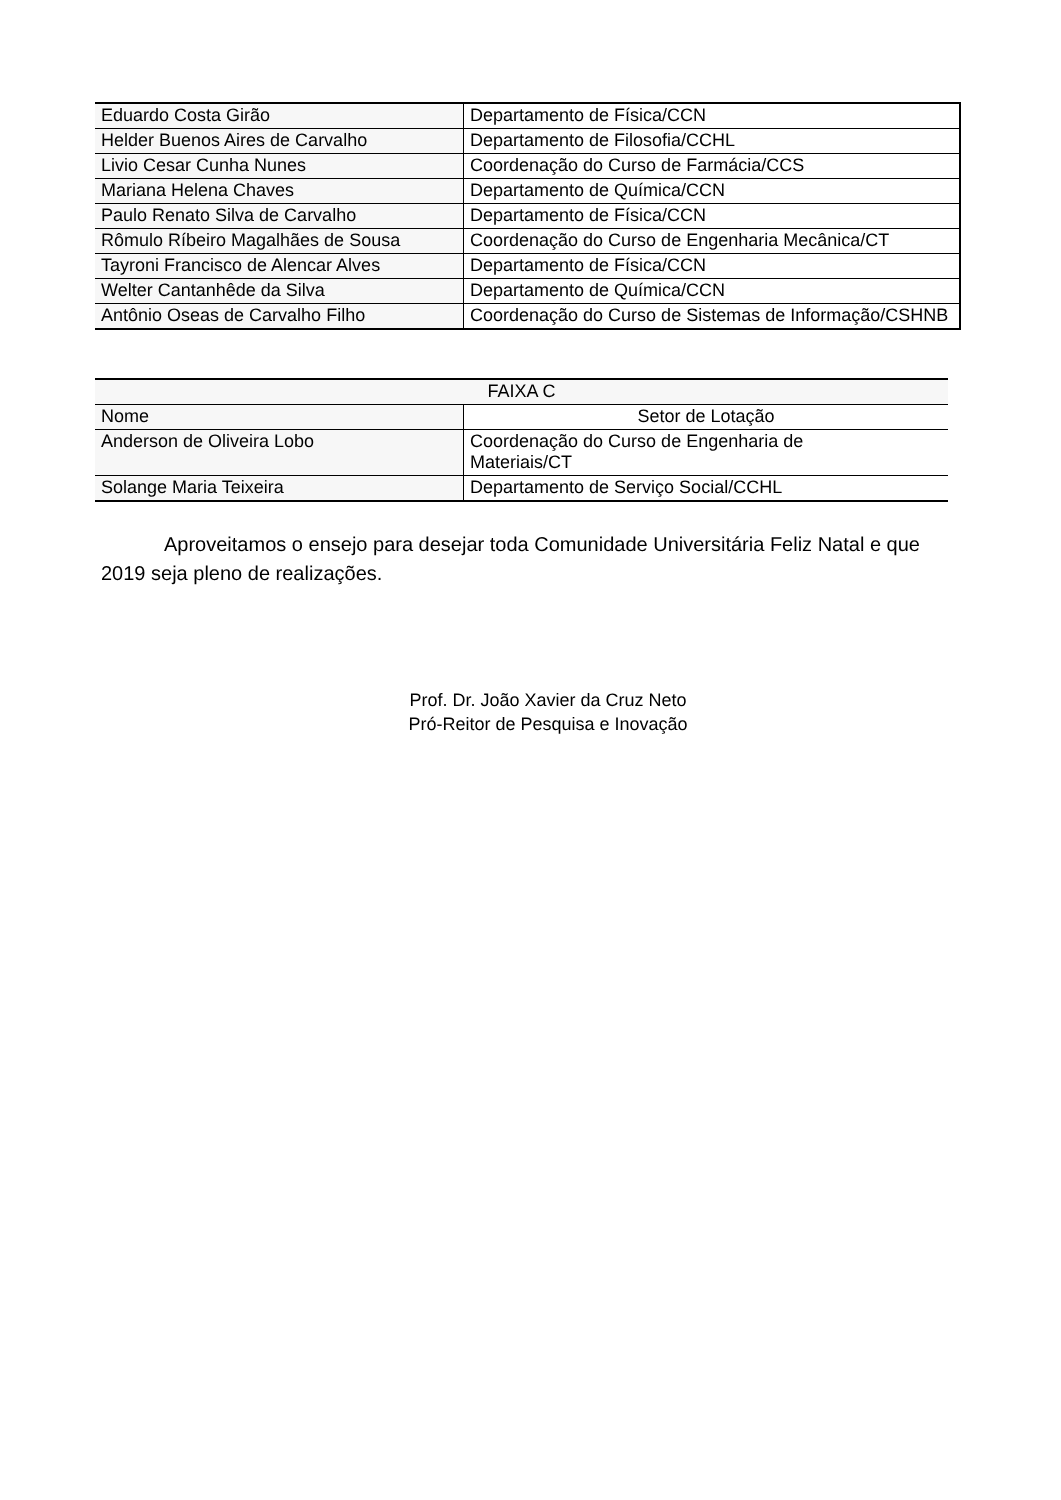| Eduardo Costa Girão | Departamento de Física/CCN |
| Helder Buenos Aires de Carvalho | Departamento de Filosofia/CCHL |
| Livio Cesar Cunha Nunes | Coordenação do Curso de Farmácia/CCS |
| Mariana Helena Chaves | Departamento de Química/CCN |
| Paulo Renato Silva de Carvalho | Departamento de Física/CCN |
| Rômulo Ríbeiro Magalhães de Sousa | Coordenação do Curso de Engenharia Mecânica/CT |
| Tayroni Francisco de Alencar Alves | Departamento de Física/CCN |
| Welter Cantanhêde da Silva | Departamento de Química/CCN |
| Antônio Oseas de Carvalho Filho | Coordenação do Curso de Sistemas de Informação/CSHNB |
| FAIXA C | |
| --- | --- |
| Nome | Setor de Lotação |
| Anderson de Oliveira Lobo | Coordenação do Curso de Engenharia de Materiais/CT |
| Solange Maria Teixeira | Departamento de Serviço Social/CCHL |
Aproveitamos o ensejo para desejar toda Comunidade Universitária Feliz Natal e que 2019 seja pleno de realizações.
Prof. Dr. João Xavier da Cruz Neto
Pró-Reitor de Pesquisa e Inovação